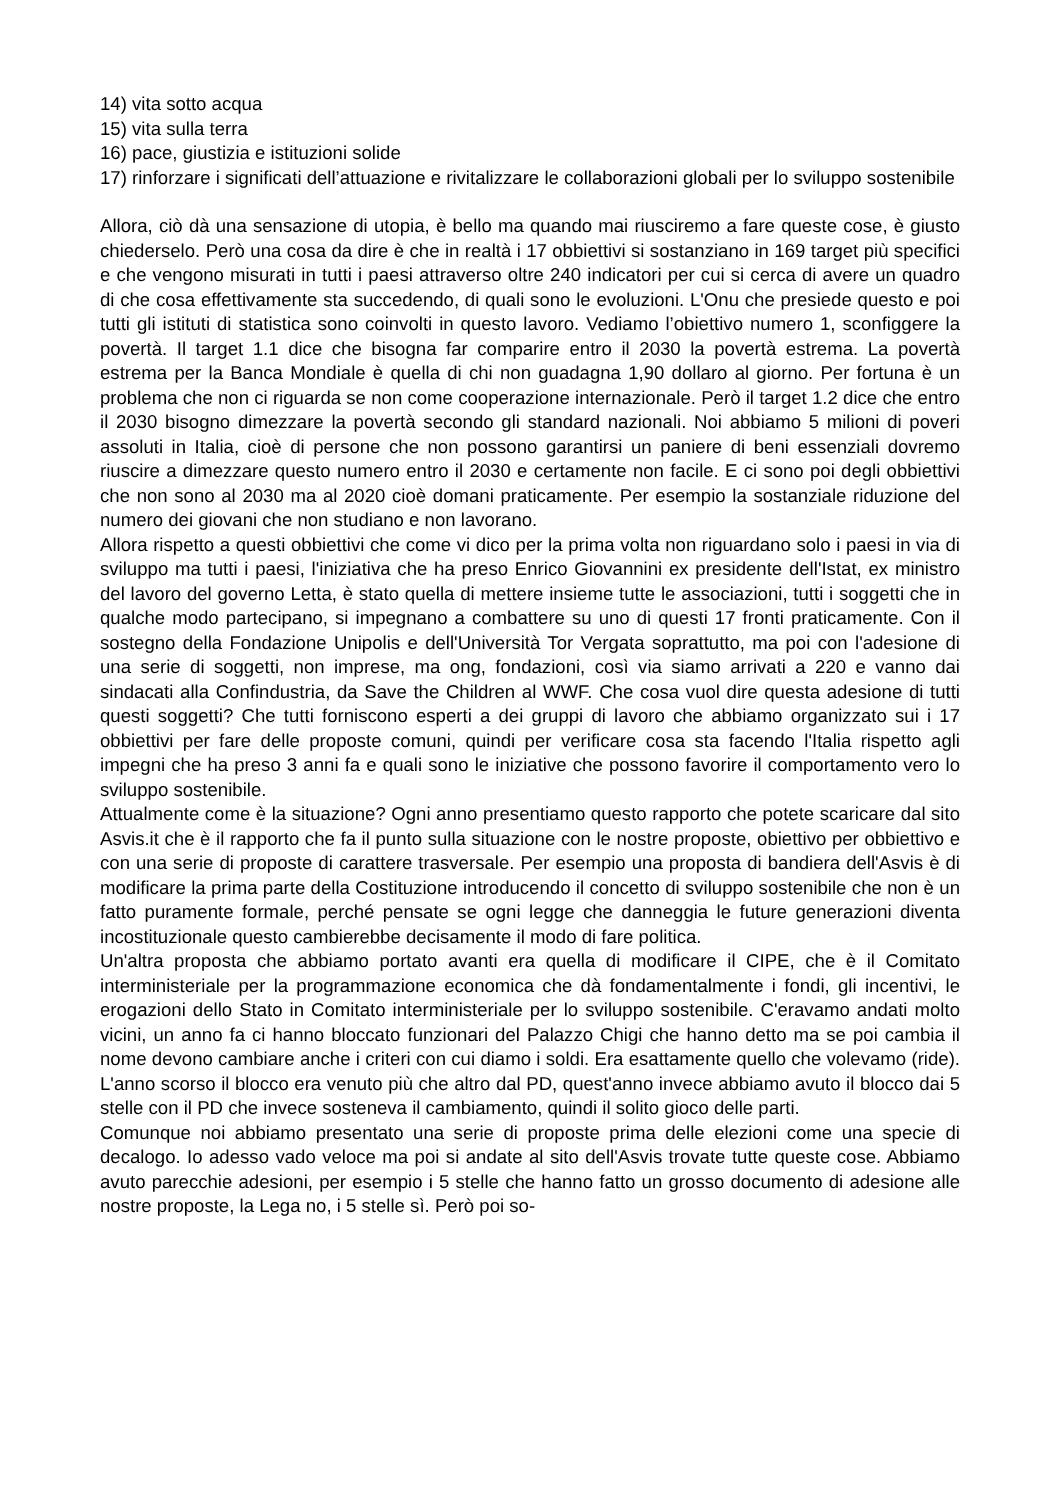14) vita sotto acqua
15) vita sulla terra
16) pace, giustizia e istituzioni solide
17) rinforzare i significati dell’attuazione e rivitalizzare le collaborazioni globali per lo sviluppo sostenibile
Allora, ciò dà una sensazione di utopia, è bello ma quando mai riusciremo a fare queste cose, è giusto chiederselo. Però una cosa da dire è che in realtà i 17 obbiettivi si sostanziano in 169 target più specifici e che vengono misurati in tutti i paesi attraverso oltre 240 indicatori per cui si cerca di avere un quadro di che cosa effettivamente sta succedendo, di quali sono le evoluzioni. L'Onu che presiede questo e poi tutti gli istituti di statistica sono coinvolti in questo lavoro. Vediamo l’obiettivo numero 1, sconfiggere la povertà. Il target 1.1 dice che bisogna far comparire entro il 2030 la povertà estrema. La povertà estrema per la Banca Mondiale è quella di chi non guadagna 1,90 dollaro al giorno. Per fortuna è un problema che non ci riguarda se non come cooperazione internazionale. Però il target 1.2 dice che entro il 2030 bisogno dimezzare la povertà secondo gli standard nazionali. Noi abbiamo 5 milioni di poveri assoluti in Italia, cioè di persone che non possono garantirsi un paniere di beni essenziali dovremo riuscire a dimezzare questo numero entro il 2030 e certamente non facile. E ci sono poi degli obbiettivi che non sono al 2030 ma al 2020 cioè domani praticamente. Per esempio la sostanziale riduzione del numero dei giovani che non studiano e non lavorano.
Allora rispetto a questi obbiettivi che come vi dico per la prima volta non riguardano solo i paesi in via di sviluppo ma tutti i paesi, l'iniziativa che ha preso Enrico Giovannini ex presidente dell'Istat, ex ministro del lavoro del governo Letta, è stato quella di mettere insieme tutte le associazioni, tutti i soggetti che in qualche modo partecipano, si impegnano a combattere su uno di questi 17 fronti praticamente. Con il sostegno della Fondazione Unipolis e dell'Università Tor Vergata soprattutto, ma poi con l'adesione di una serie di soggetti, non imprese, ma ong, fondazioni, così via siamo arrivati a 220 e vanno dai sindacati alla Confindustria, da Save the Children al WWF. Che cosa vuol dire questa adesione di tutti questi soggetti? Che tutti forniscono esperti a dei gruppi di lavoro che abbiamo organizzato sui i 17 obbiettivi per fare delle proposte comuni, quindi per verificare cosa sta facendo l'Italia rispetto agli impegni che ha preso 3 anni fa e quali sono le iniziative che possono favorire il comportamento vero lo sviluppo sostenibile.
Attualmente come è la situazione? Ogni anno presentiamo questo rapporto che potete scaricare dal sito Asvis.it che è il rapporto che fa il punto sulla situazione con le nostre proposte, obiettivo per obbiettivo e con una serie di proposte di carattere trasversale. Per esempio una proposta di bandiera dell'Asvis è di modificare la prima parte della Costituzione introducendo il concetto di sviluppo sostenibile che non è un fatto puramente formale, perché pensate se ogni legge che danneggia le future generazioni diventa incostituzionale questo cambierebbe decisamente il modo di fare politica.
Un'altra proposta che abbiamo portato avanti era quella di modificare il CIPE, che è il Comitato interministeriale per la programmazione economica che dà fondamentalmente i fondi, gli incentivi, le erogazioni dello Stato in Comitato interministeriale per lo sviluppo sostenibile. C'eravamo andati molto vicini, un anno fa ci hanno bloccato funzionari del Palazzo Chigi che hanno detto ma se poi cambia il nome devono cambiare anche i criteri con cui diamo i soldi. Era esattamente quello che volevamo (ride). L'anno scorso il blocco era venuto più che altro dal PD, quest'anno invece abbiamo avuto il blocco dai 5 stelle con il PD che invece sosteneva il cambiamento, quindi il solito gioco delle parti.
Comunque noi abbiamo presentato una serie di proposte prima delle elezioni come una specie di decalogo. Io adesso vado veloce ma poi si andate al sito dell'Asvis trovate tutte queste cose. Abbiamo avuto parecchie adesioni, per esempio i 5 stelle che hanno fatto un grosso documento di adesione alle nostre proposte, la Lega no, i 5 stelle sì. Però poi so-